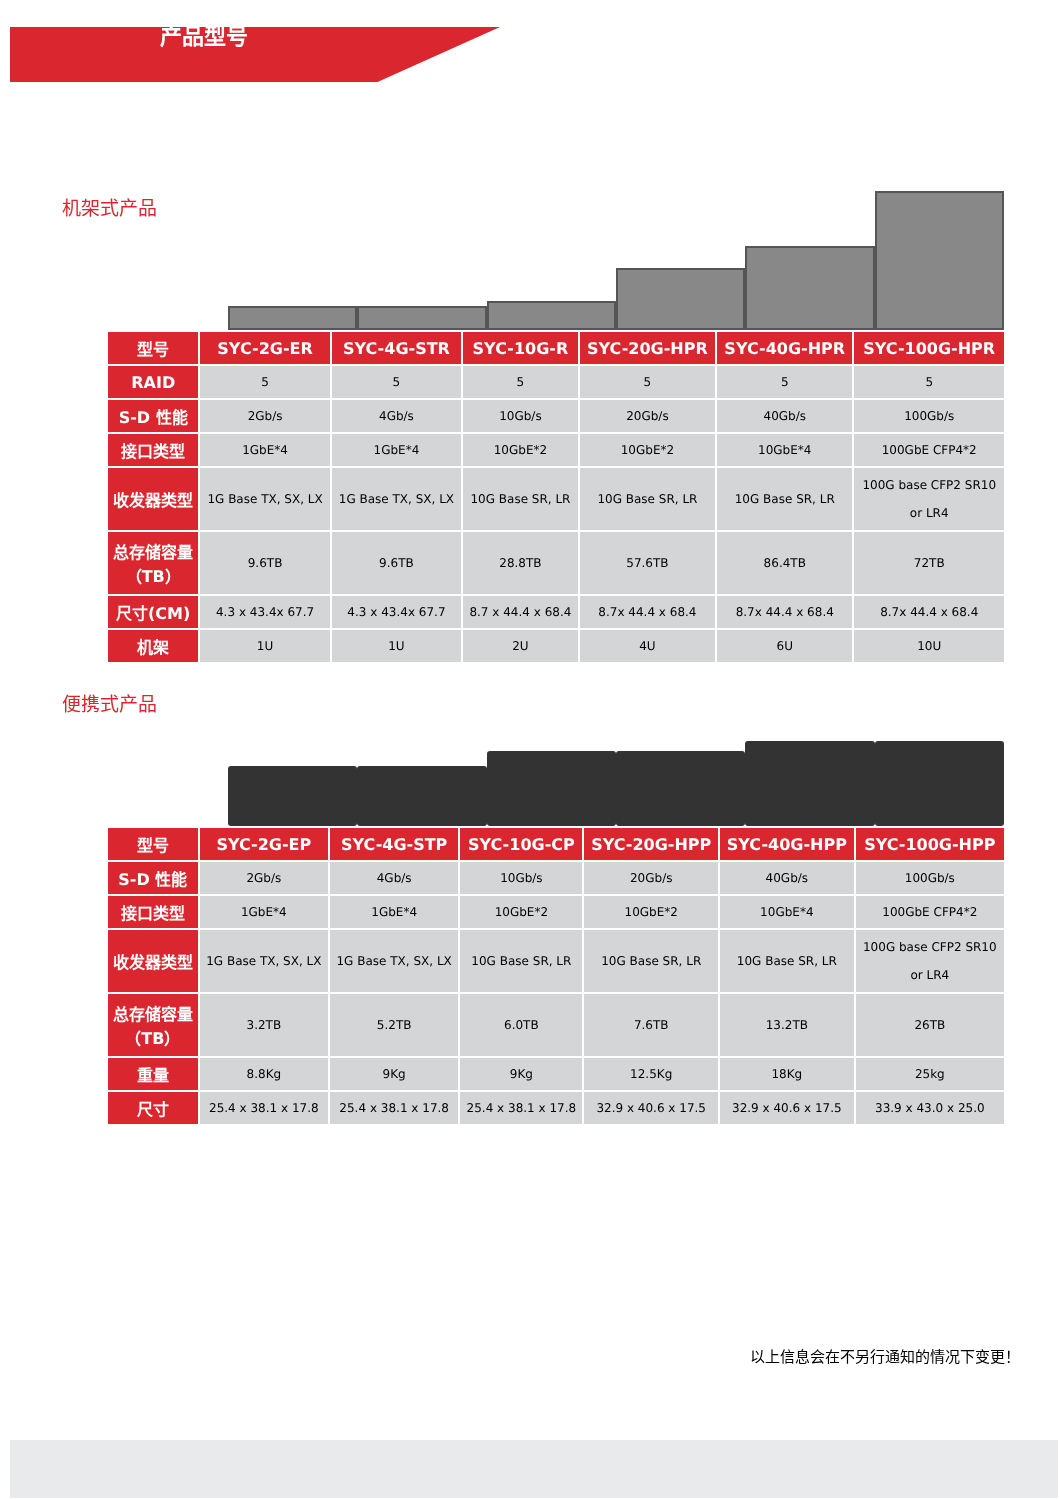产品型号
机架式产品
| 型号 | SYC-2G-ER | SYC-4G-STR | SYC-10G-R | SYC-20G-HPR | SYC-40G-HPR | SYC-100G-HPR |
| --- | --- | --- | --- | --- | --- | --- |
| RAID | 5 | 5 | 5 | 5 | 5 | 5 |
| S-D 性能 | 2Gb/s | 4Gb/s | 10Gb/s | 20Gb/s | 40Gb/s | 100Gb/s |
| 接口类型 | 1GbE*4 | 1GbE*4 | 10GbE*2 | 10GbE*2 | 10GbE*4 | 100GbE CFP4*2 |
| 收发器类型 | 1G Base TX, SX, LX | 1G Base TX, SX, LX | 10G Base SR, LR | 10G Base SR, LR | 10G Base SR, LR | 100G base CFP2 SR10 or LR4 |
| 总存储容量 （TB） | 9.6TB | 9.6TB | 28.8TB | 57.6TB | 86.4TB | 72TB |
| 尺寸(CM) | 4.3 x 43.4x 67.7 | 4.3 x 43.4x 67.7 | 8.7 x 44.4 x 68.4 | 8.7x 44.4 x 68.4 | 8.7x 44.4 x 68.4 | 8.7x 44.4 x 68.4 |
| 机架 | 1U | 1U | 2U | 4U | 6U | 10U |
便携式产品
| 型号 | SYC-2G-EP | SYC-4G-STP | SYC-10G-CP | SYC-20G-HPP | SYC-40G-HPP | SYC-100G-HPP |
| --- | --- | --- | --- | --- | --- | --- |
| S-D 性能 | 2Gb/s | 4Gb/s | 10Gb/s | 20Gb/s | 40Gb/s | 100Gb/s |
| 接口类型 | 1GbE*4 | 1GbE*4 | 10GbE*2 | 10GbE*2 | 10GbE*4 | 100GbE CFP4*2 |
| 收发器类型 | 1G Base TX, SX, LX | 1G Base TX, SX, LX | 10G Base SR, LR | 10G Base SR, LR | 10G Base SR, LR | 100G base CFP2 SR10 or LR4 |
| 总存储容量 （TB） | 3.2TB | 5.2TB | 6.0TB | 7.6TB | 13.2TB | 26TB |
| 重量 | 8.8Kg | 9Kg | 9Kg | 12.5Kg | 18Kg | 25kg |
| 尺寸 | 25.4 x 38.1 x 17.8 | 25.4 x 38.1 x 17.8 | 25.4 x 38.1 x 17.8 | 32.9 x 40.6 x 17.5 | 32.9 x 40.6 x 17.5 | 33.9 x 43.0 x 25.0 |
以上信息会在不另行通知的情况下变更！